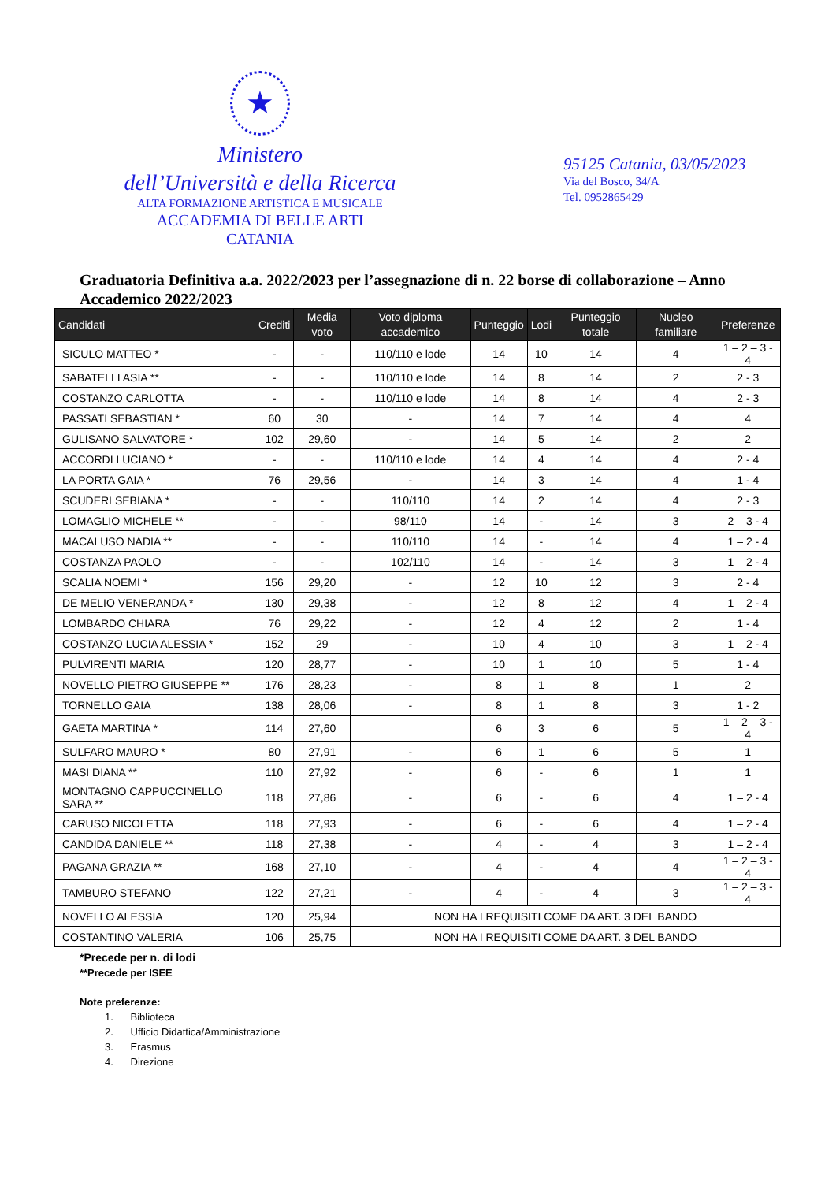★
Ministero
dell’Università e della Ricerca
ALTA FORMAZIONE ARTISTICA E MUSICALE
ACCADEMIA DI BELLE ARTI
CATANIA
95125 Catania, 03/05/2023
Via del Bosco, 34/A
Tel. 0952865429
Graduatoria Definitiva a.a. 2022/2023 per l’assegnazione di n. 22 borse di collaborazione – Anno Accademico 2022/2023
| Candidati | Crediti | Media voto | Voto diploma accademico | Punteggio | Lodi | Punteggio totale | Nucleo familiare | Preferenze |
| --- | --- | --- | --- | --- | --- | --- | --- | --- |
| SICULO MATTEO * | - | - | 110/110 e lode | 14 | 10 | 14 | 4 | 1 – 2 – 3 - 4 |
| SABATELLI ASIA ** | - | - | 110/110 e lode | 14 | 8 | 14 | 2 | 2 - 3 |
| COSTANZO CARLOTTA | - | - | 110/110 e lode | 14 | 8 | 14 | 4 | 2 - 3 |
| PASSATI SEBASTIAN * | 60 | 30 | - | 14 | 7 | 14 | 4 | 4 |
| GULISANO SALVATORE * | 102 | 29,60 | - | 14 | 5 | 14 | 2 | 2 |
| ACCORDI LUCIANO * | - | - | 110/110 e lode | 14 | 4 | 14 | 4 | 2 - 4 |
| LA PORTA GAIA * | 76 | 29,56 | - | 14 | 3 | 14 | 4 | 1 - 4 |
| SCUDERI SEBIANA * | - | - | 110/110 | 14 | 2 | 14 | 4 | 2 - 3 |
| LOMAGLIO MICHELE ** | - | - | 98/110 | 14 | - | 14 | 3 | 2 – 3 - 4 |
| MACALUSO NADIA ** | - | - | 110/110 | 14 | - | 14 | 4 | 1 – 2 - 4 |
| COSTANZA PAOLO | - | - | 102/110 | 14 | - | 14 | 3 | 1 – 2 - 4 |
| SCALIA NOEMI * | 156 | 29,20 | - | 12 | 10 | 12 | 3 | 2 - 4 |
| DE MELIO VENERANDA * | 130 | 29,38 | - | 12 | 8 | 12 | 4 | 1 – 2 - 4 |
| LOMBARDO CHIARA | 76 | 29,22 | - | 12 | 4 | 12 | 2 | 1 - 4 |
| COSTANZO LUCIA ALESSIA * | 152 | 29 | - | 10 | 4 | 10 | 3 | 1 – 2 - 4 |
| PULVIRENTI MARIA | 120 | 28,77 | - | 10 | 1 | 10 | 5 | 1 - 4 |
| NOVELLO PIETRO GIUSEPPE ** | 176 | 28,23 | - | 8 | 1 | 8 | 1 | 2 |
| TORNELLO GAIA | 138 | 28,06 | - | 8 | 1 | 8 | 3 | 1 - 2 |
| GAETA MARTINA * | 114 | 27,60 | | 6 | 3 | 6 | 5 | 1 – 2 – 3 - 4 |
| SULFARO MAURO * | 80 | 27,91 | - | 6 | 1 | 6 | 5 | 1 |
| MASI DIANA ** | 110 | 27,92 | - | 6 | - | 6 | 1 | 1 |
| MONTAGNO CAPPUCCINELLO SARA ** | 118 | 27,86 | - | 6 | - | 6 | 4 | 1 – 2 - 4 |
| CARUSO NICOLETTA | 118 | 27,93 | - | 6 | - | 6 | 4 | 1 – 2 - 4 |
| CANDIDA DANIELE ** | 118 | 27,38 | - | 4 | - | 4 | 3 | 1 – 2 - 4 |
| PAGANA GRAZIA ** | 168 | 27,10 | - | 4 | - | 4 | 4 | 1 – 2 – 3 - 4 |
| TAMBURO STEFANO | 122 | 27,21 | - | 4 | - | 4 | 3 | 1 – 2 – 3 - 4 |
| NOVELLO ALESSIA | 120 | 25,94 | NON HA I REQUISITI COME DA ART. 3 DEL BANDO | | | | | |
| COSTANTINO VALERIA | 106 | 25,75 | NON HA I REQUISITI COME DA ART. 3 DEL BANDO | | | | | |
*Precede per n. di lodi
**Precede per ISEE
Note preferenze:
1. Biblioteca
2. Ufficio Didattica/Amministrazione
3. Erasmus
4. Direzione